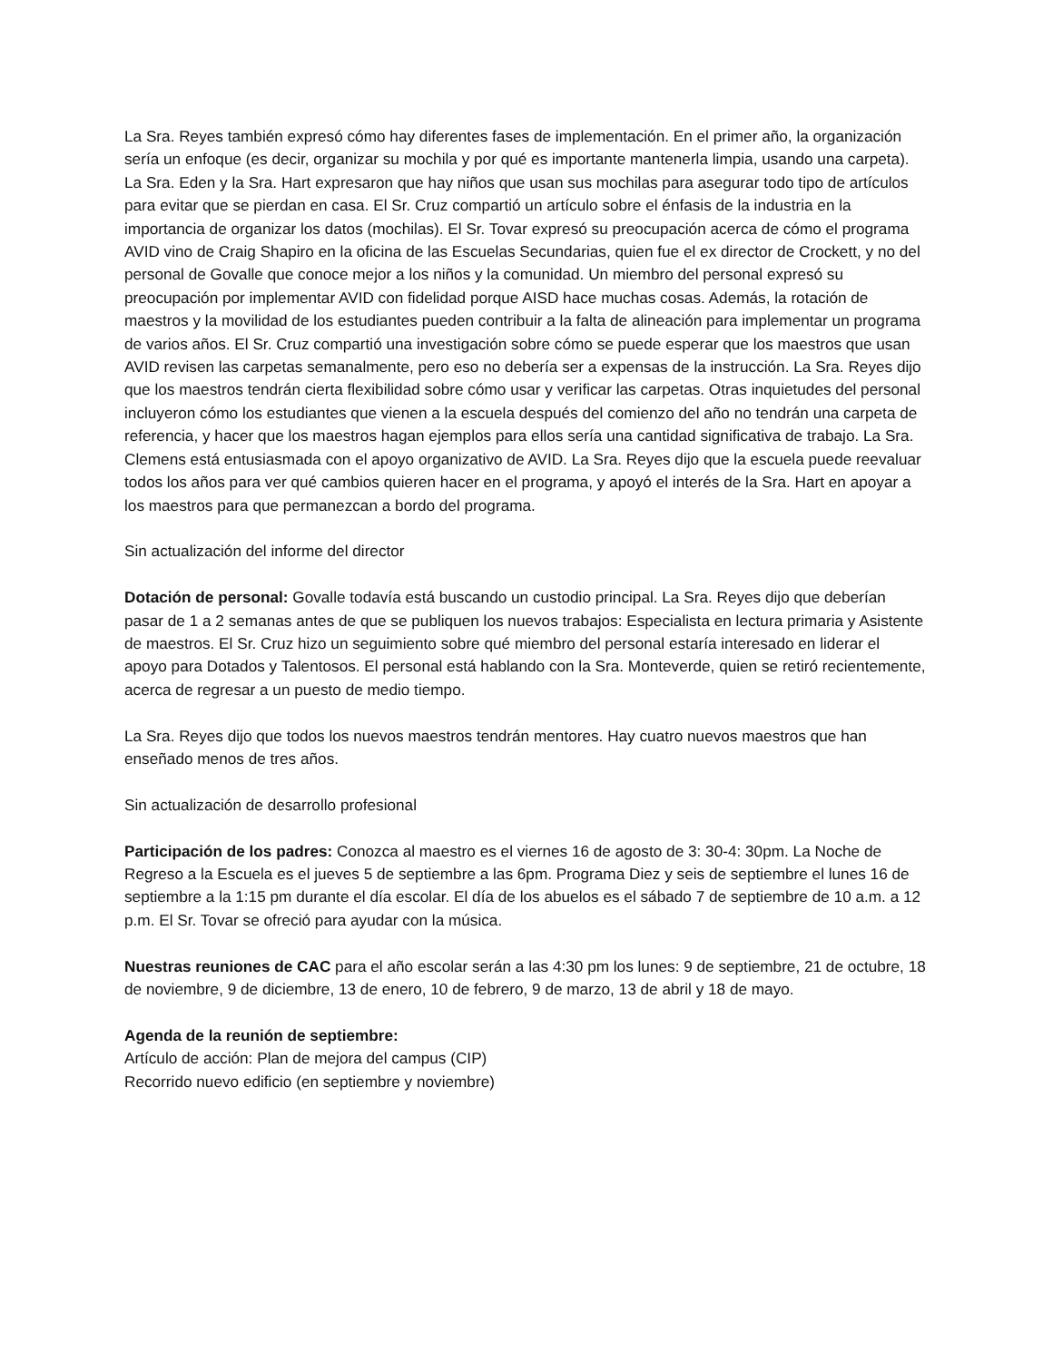La Sra. Reyes también expresó cómo hay diferentes fases de implementación. En el primer año, la organización sería un enfoque (es decir, organizar su mochila y por qué es importante mantenerla limpia, usando una carpeta). La Sra. Eden y la Sra. Hart expresaron que hay niños que usan sus mochilas para asegurar todo tipo de artículos para evitar que se pierdan en casa. El Sr. Cruz compartió un artículo sobre el énfasis de la industria en la importancia de organizar los datos (mochilas). El Sr. Tovar expresó su preocupación acerca de cómo el programa AVID vino de Craig Shapiro en la oficina de las Escuelas Secundarias, quien fue el ex director de Crockett, y no del personal de Govalle que conoce mejor a los niños y la comunidad. Un miembro del personal expresó su preocupación por implementar AVID con fidelidad porque AISD hace muchas cosas. Además, la rotación de maestros y la movilidad de los estudiantes pueden contribuir a la falta de alineación para implementar un programa de varios años. El Sr. Cruz compartió una investigación sobre cómo se puede esperar que los maestros que usan AVID revisen las carpetas semanalmente, pero eso no debería ser a expensas de la instrucción. La Sra. Reyes dijo que los maestros tendrán cierta flexibilidad sobre cómo usar y verificar las carpetas. Otras inquietudes del personal incluyeron cómo los estudiantes que vienen a la escuela después del comienzo del año no tendrán una carpeta de referencia, y hacer que los maestros hagan ejemplos para ellos sería una cantidad significativa de trabajo. La Sra. Clemens está entusiasmada con el apoyo organizativo de AVID. La Sra. Reyes dijo que la escuela puede reevaluar todos los años para ver qué cambios quieren hacer en el programa, y apoyó el interés de la Sra. Hart en apoyar a los maestros para que permanezcan a bordo del programa.
Sin actualización del informe del director
Dotación de personal: Govalle todavía está buscando un custodio principal. La Sra. Reyes dijo que deberían pasar de 1 a 2 semanas antes de que se publiquen los nuevos trabajos: Especialista en lectura primaria y Asistente de maestros. El Sr. Cruz hizo un seguimiento sobre qué miembro del personal estaría interesado en liderar el apoyo para Dotados y Talentosos. El personal está hablando con la Sra. Monteverde, quien se retiró recientemente, acerca de regresar a un puesto de medio tiempo.
La Sra. Reyes dijo que todos los nuevos maestros tendrán mentores. Hay cuatro nuevos maestros que han enseñado menos de tres años.
Sin actualización de desarrollo profesional
Participación de los padres: Conozca al maestro es el viernes 16 de agosto de 3: 30-4: 30pm. La Noche de Regreso a la Escuela es el jueves 5 de septiembre a las 6pm. Programa Diez y seis de septiembre el lunes 16 de septiembre a la 1:15 pm durante el día escolar. El día de los abuelos es el sábado 7 de septiembre de 10 a.m. a 12 p.m. El Sr. Tovar se ofreció para ayudar con la música.
Nuestras reuniones de CAC para el año escolar serán a las 4:30 pm los lunes: 9 de septiembre, 21 de octubre, 18 de noviembre, 9 de diciembre, 13 de enero, 10 de febrero, 9 de marzo, 13 de abril y 18 de mayo.
Agenda de la reunión de septiembre:
Artículo de acción: Plan de mejora del campus (CIP)
Recorrido nuevo edificio (en septiembre y noviembre)